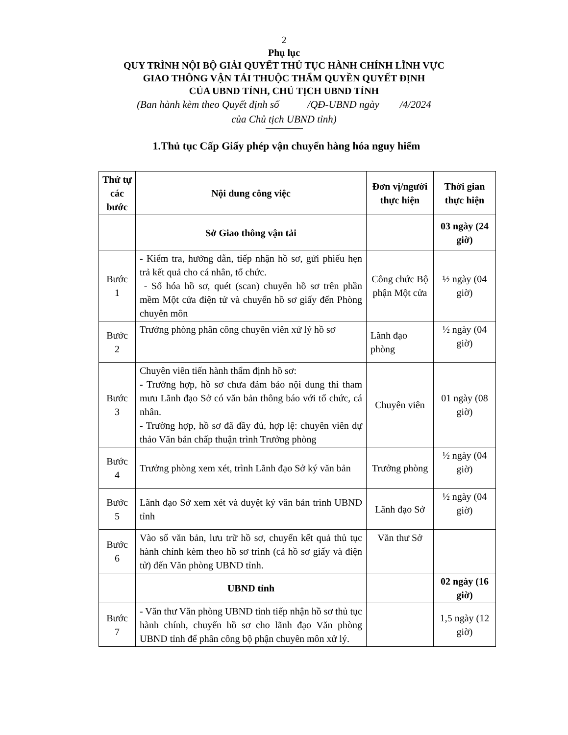2
Phụ lục
QUY TRÌNH NỘI BỘ GIẢI QUYẾT THỦ TỤC HÀNH CHÍNH LĨNH VỰC
GIAO THÔNG VẬN TẢI THUỘC THẨM QUYỀN QUYẾT ĐỊNH
CỦA UBND TỈNH, CHỦ TỊCH UBND TỈNH
(Ban hành kèm theo Quyết định số /QĐ-UBND ngày /4/2024
của Chủ tịch UBND tỉnh)
1.Thủ tục Cấp Giấy phép vận chuyển hàng hóa nguy hiểm
| Thứ tự các bước | Nội dung công việc | Đơn vị/người thực hiện | Thời gian thực hiện |
| --- | --- | --- | --- |
| | Sở Giao thông vận tải | | 03 ngày (24 giờ) |
| Bước 1 | - Kiểm tra, hướng dẫn, tiếp nhận hồ sơ, gửi phiếu hẹn trả kết quả cho cá nhân, tổ chức. - Số hóa hồ sơ, quét (scan) chuyển hồ sơ trên phần mềm Một cửa điện tử và chuyển hồ sơ giấy đến Phòng chuyên môn | Công chức Bộ phận Một cửa | ½ ngày (04 giờ) |
| Bước 2 | Trưởng phòng phân công chuyên viên xử lý hồ sơ | Lãnh đạo phòng | ½ ngày (04 giờ) |
| Bước 3 | Chuyên viên tiến hành thẩm định hồ sơ: - Trường hợp, hồ sơ chưa đảm bảo nội dung thì tham mưu Lãnh đạo Sở có văn bản thông báo với tổ chức, cá nhân. - Trường hợp, hồ sơ đã đầy đủ, hợp lệ: chuyên viên dự thảo Văn bản chấp thuận trình Trưởng phòng | Chuyên viên | 01 ngày (08 giờ) |
| Bước 4 | Trưởng phòng xem xét, trình Lãnh đạo Sở ký văn bản | Trưởng phòng | ½ ngày (04 giờ) |
| Bước 5 | Lãnh đạo Sở xem xét và duyệt ký văn bản trình UBND tỉnh | Lãnh đạo Sở | ½ ngày (04 giờ) |
| Bước 6 | Vào số văn bản, lưu trữ hồ sơ, chuyển kết quả thủ tục hành chính kèm theo hồ sơ trình (cả hồ sơ giấy và điện tử) đến Văn phòng UBND tỉnh. | Văn thư Sở | |
| | UBND tỉnh | | 02 ngày (16 giờ) |
| Bước 7 | - Văn thư Văn phòng UBND tỉnh tiếp nhận hồ sơ thủ tục hành chính, chuyển hồ sơ cho lãnh đạo Văn phòng UBND tỉnh để phân công bộ phận chuyên môn xử lý. | | 1,5 ngày (12 giờ) |